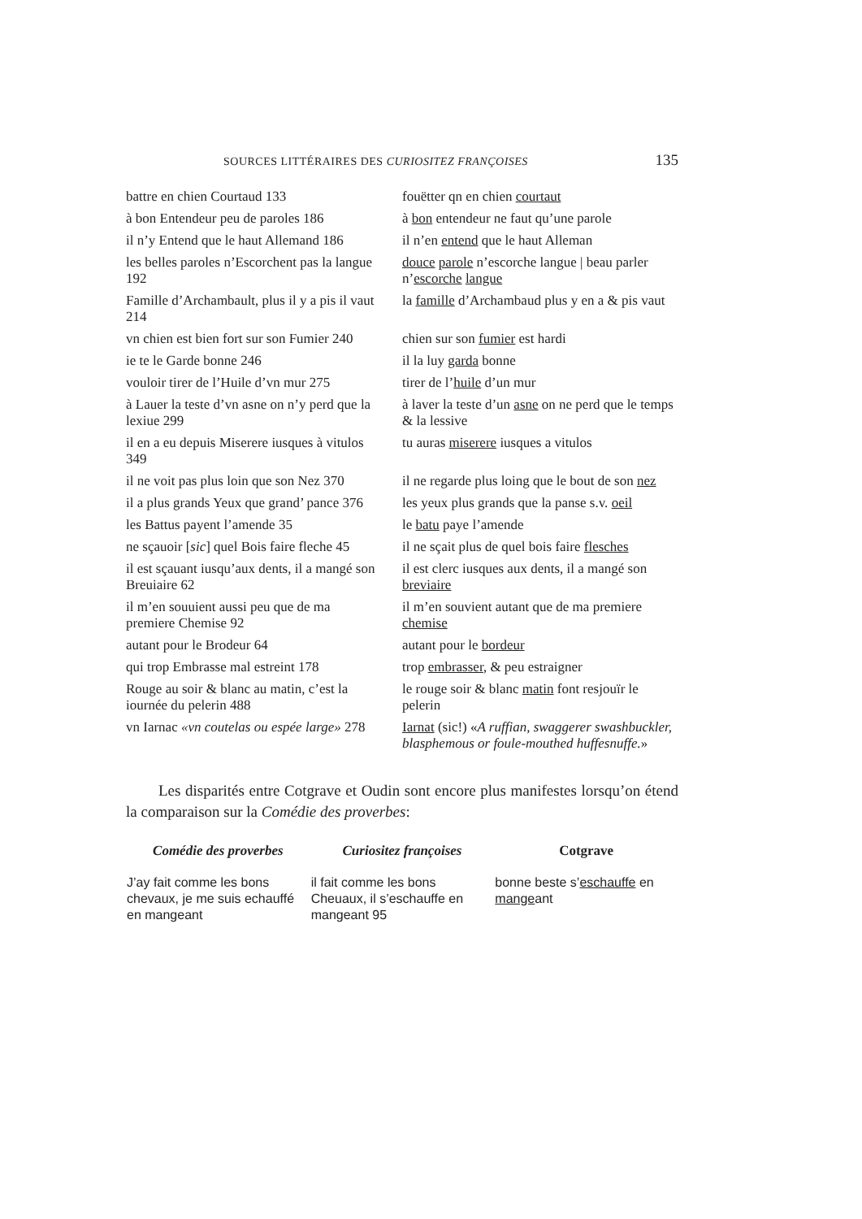SOURCES LITTÉRAIRES DES CURIOSITEZ FRANÇOISES 135
| battre en chien Courtaud 133 | fouëtter qn en chien courtaut |
| à bon Entendeur peu de paroles 186 | à bon entendeur ne faut qu’une parole |
| il n’y Entend que le haut Allemand 186 | il n’en entend que le haut Alleman |
| les belles paroles n’Escorchent pas la langue 192 | douce parole n’escorche langue / beau parler n’ escorche langue |
| Famille d’Archambault, plus il y a pis il vaut 214 | la famille d’Archambaud plus y en a & pis vaut |
| vn chien est bien fort sur son Fumier 240 | chien sur son fumier est hardi |
| ie te le Garde bonne 246 | il la luy garda bonne |
| vouloir tirer de l’Huile d’vn mur 275 | tirer de l’ huile d’un mur |
| à Lauer la teste d’vn asne on n’y perd que la lexiue 299 | à laver la teste d’un asne on ne perd que le temps & la lessive |
| il en a eu depuis Miserere iusques à vitulos 349 | tu auras miserere iusques a vitulos |
| il ne voit pas plus loin que son Nez 370 | il ne regarde plus loing que le bout de son nez |
| il a plus grands Yeux que grand’ pance 376 | les yeux plus grands que la panse s.v. oeil |
| les Battus payent l’amende 35 | le batu paye l’amende |
| ne sçauoir [ sic ] quel Bois faire fleche 45 | il ne sçait plus de quel bois faire flesches |
| il est sçauant iusqu’aux dents, il a mangé son Breuiaire 62 | il est clerc iusques aux dents, il a mangé son breviaire |
| il m’en souuient aussi peu que de ma premiere Chemise 92 | il m’en souvient autant que de ma premiere chemise |
| autant pour le Brodeur 64 | autant pour le bordeur |
| qui trop Embrasse mal estreint 178 | trop embrasser , & peu estraigner |
| Rouge au soir & blanc au matin, c’est la iournée du pelerin 488 | le rouge soir & blanc matin font resjouïr le pelerin |
| vn Iarnac «vn coutelas ou espée large» 278 | Iarnat (sic!) « A ruffian, swaggerer swashbuckler, blasphemous or foule-mouthed huffesnuffe. » |
Les disparités entre Cotgrave et Oudin sont encore plus manifestes lorsqu’on étend la comparaison sur la Comédie des proverbes:
| Comédie des proverbes | Curiositez françoises | Cotgrave |
| --- | --- | --- |
| J’ay fait comme les bons chevaux, je me suis echauffé en mangeant | il fait comme les bons Cheuaux, il s’eschauffe en mangeant 95 | bonne beste s’ eschauffe en mange ant |